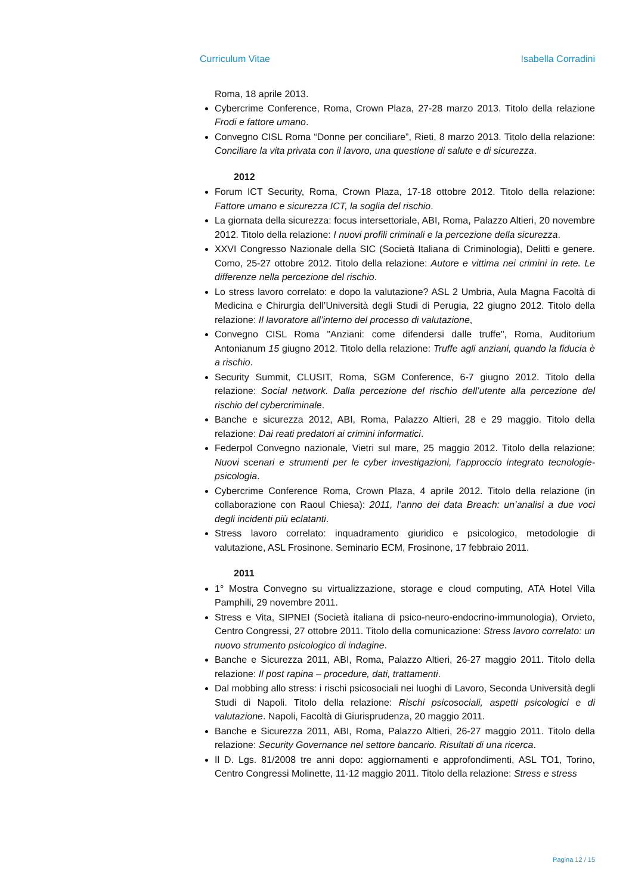Curriculum Vitae Isabella Corradini
Roma, 18 aprile 2013.
Cybercrime Conference, Roma, Crown Plaza, 27-28 marzo 2013. Titolo della relazione Frodi e fattore umano.
Convegno CISL Roma “Donne per conciliare”, Rieti, 8 marzo 2013. Titolo della relazione: Conciliare la vita privata con il lavoro, una questione di salute e di sicurezza.
2012
Forum ICT Security, Roma, Crown Plaza, 17-18 ottobre 2012. Titolo della relazione: Fattore umano e sicurezza ICT, la soglia del rischio.
La giornata della sicurezza: focus intersettoriale, ABI, Roma, Palazzo Altieri, 20 novembre 2012. Titolo della relazione: I nuovi profili criminali e la percezione della sicurezza.
XXVI Congresso Nazionale della SIC (Società Italiana di Criminologia), Delitti e genere. Como, 25-27 ottobre 2012. Titolo della relazione: Autore e vittima nei crimini in rete. Le differenze nella percezione del rischio.
Lo stress lavoro correlato: e dopo la valutazione? ASL 2 Umbria, Aula Magna Facoltà di Medicina e Chirurgia dell’Università degli Studi di Perugia, 22 giugno 2012. Titolo della relazione: Il lavoratore all’interno del processo di valutazione,
Convegno CISL Roma "Anziani: come difendersi dalle truffe", Roma, Auditorium Antonianum 15 giugno 2012. Titolo della relazione: Truffe agli anziani, quando la fiducia è a rischio.
Security Summit, CLUSIT, Roma, SGM Conference, 6-7 giugno 2012. Titolo della relazione: Social network. Dalla percezione del rischio dell’utente alla percezione del rischio del cybercriminale.
Banche e sicurezza 2012, ABI, Roma, Palazzo Altieri, 28 e 29 maggio. Titolo della relazione: Dai reati predatori ai crimini informatici.
Federpol Convegno nazionale, Vietri sul mare, 25 maggio 2012. Titolo della relazione: Nuovi scenari e strumenti per le cyber investigazioni, l’approccio integrato tecnologie-psicologia.
Cybercrime Conference Roma, Crown Plaza, 4 aprile 2012. Titolo della relazione (in collaborazione con Raoul Chiesa): 2011, l’anno dei data Breach: un’analisi a due voci degli incidenti più eclatanti.
Stress lavoro correlato: inquadramento giuridico e psicologico, metodologie di valutazione, ASL Frosinone. Seminario ECM, Frosinone, 17 febbraio 2011.
2011
1° Mostra Convegno su virtualizzazione, storage e cloud computing, ATA Hotel Villa Pamphili, 29 novembre 2011.
Stress e Vita, SIPNEI (Società italiana di psico-neuro-endocrino-immunologia), Orvieto, Centro Congressi, 27 ottobre 2011. Titolo della comunicazione: Stress lavoro correlato: un nuovo strumento psicologico di indagine.
Banche e Sicurezza 2011, ABI, Roma, Palazzo Altieri, 26-27 maggio 2011. Titolo della relazione: Il post rapina – procedure, dati, trattamenti.
Dal mobbing allo stress: i rischi psicosociali nei luoghi di Lavoro, Seconda Università degli Studi di Napoli. Titolo della relazione: Rischi psicosociali, aspetti psicologici e di valutazione. Napoli, Facoltà di Giurisprudenza, 20 maggio 2011.
Banche e Sicurezza 2011, ABI, Roma, Palazzo Altieri, 26-27 maggio 2011. Titolo della relazione: Security Governance nel settore bancario. Risultati di una ricerca.
Il D. Lgs. 81/2008 tre anni dopo: aggiornamenti e approfondimenti, ASL TO1, Torino, Centro Congressi Molinette, 11-12 maggio 2011. Titolo della relazione: Stress e stress
Pagina 12 / 15